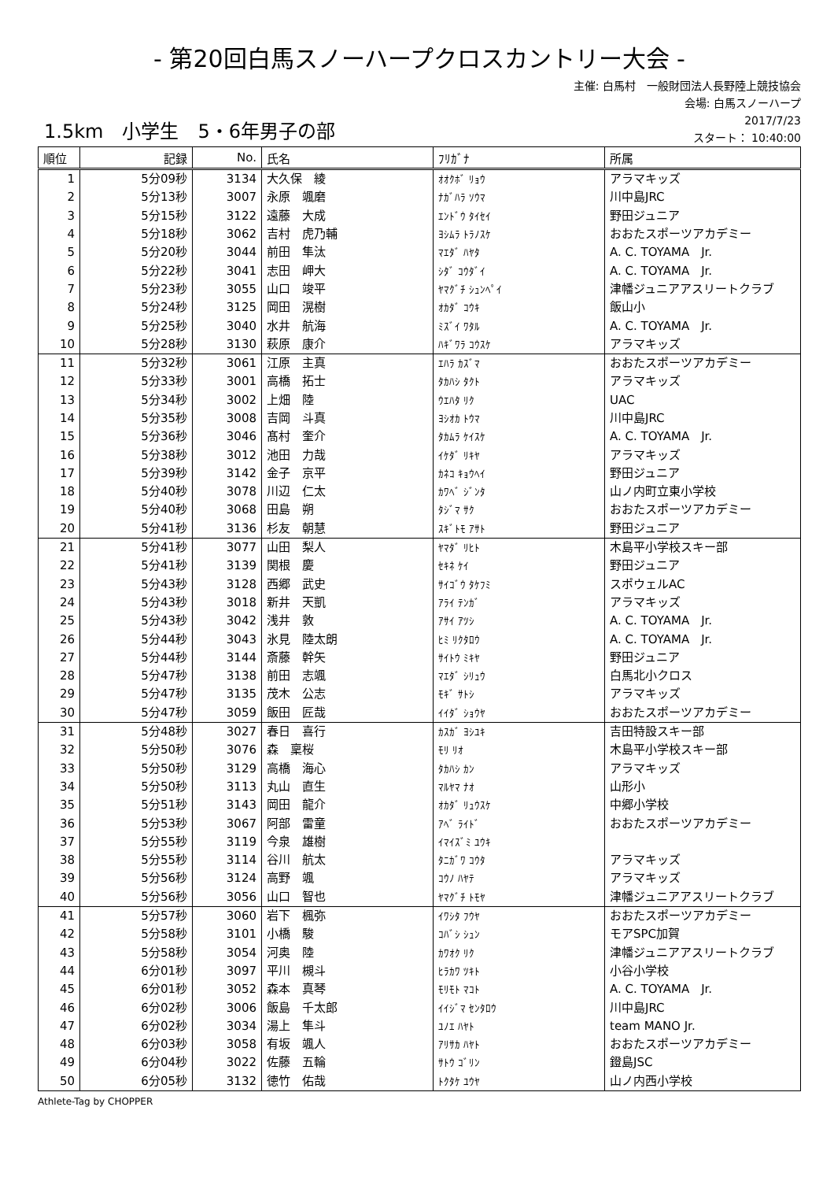- 第20回白馬スノーハープクロスカントリー大会 -
主催: 白馬村　一般財団法人長野陸上競技協会
会場: 白馬スノーハープ
1.5km　小学生　5・6年男子の部
2017/7/23
スタート： 10:40:00
| 順位 | 記録 | No. | 氏名 | ﾌﾘｶﾞﾅ | 所属 |
| --- | --- | --- | --- | --- | --- |
| 1 | 5分09秒 | 3134 | 大久保 綾 | ｵｵｸﾎﾞ ﾘｮｳ | アラマキッズ |
| 2 | 5分13秒 | 3007 | 永原 颯磨 | ﾅｶﾞﾊﾗ ｿｳﾏ | 川中島JRC |
| 3 | 5分15秒 | 3122 | 遠藤 大成 | ｴﾝﾄﾞｳ ﾀｲｾｲ | 野田ジュニア |
| 4 | 5分18秒 | 3062 | 吉村 虎乃輔 | ﾖｼﾑﾗ ﾄﾗﾉｽｹ | おおたスポーツアカデミー |
| 5 | 5分20秒 | 3044 | 前田 隼汰 | ﾏｴﾀﾞ ﾊﾔﾀ | A. C. TOYAMA Jr. |
| 6 | 5分22秒 | 3041 | 志田 岬大 | ｼﾀﾞ ｺｳﾀﾞｲ | A. C. TOYAMA Jr. |
| 7 | 5分23秒 | 3055 | 山口 竣平 | ﾔﾏｸﾞﾁ ｼｭﾝﾍﾟｲ | 津幡ジュニアアスリートクラブ |
| 8 | 5分24秒 | 3125 | 岡田 滉樹 | ｵｶﾀﾞ ｺｳｷ | 飯山小 |
| 9 | 5分25秒 | 3040 | 水井 航海 | ﾐｽﾞｲ ﾜﾀﾙ | A. C. TOYAMA Jr. |
| 10 | 5分28秒 | 3130 | 萩原 康介 | ﾊｷﾞﾜﾗ ｺｳｽｹ | アラマキッズ |
| 11 | 5分32秒 | 3061 | 江原 主真 | ｴﾊﾗ ｶｽﾞﾏ | おおたスポーツアカデミー |
| 12 | 5分33秒 | 3001 | 高橋 拓士 | ﾀｶﾊｼ ﾀｸﾄ | アラマキッズ |
| 13 | 5分34秒 | 3002 | 上畑 陸 | ｳｴﾊﾀ ﾘｸ | UAC |
| 14 | 5分35秒 | 3008 | 吉岡 斗真 | ﾖｼｵｶ ﾄｳﾏ | 川中島JRC |
| 15 | 5分36秒 | 3046 | 髙村 奎介 | ﾀｶﾑﾗ ｹｲｽｹ | A. C. TOYAMA Jr. |
| 16 | 5分38秒 | 3012 | 池田 力哉 | ｲｹﾀﾞ ﾘｷﾔ | アラマキッズ |
| 17 | 5分39秒 | 3142 | 金子 京平 | ｶﾈｺ ｷｮｳﾍｲ | 野田ジュニア |
| 18 | 5分40秒 | 3078 | 川辺 仁太 | ｶﾜﾍﾞ ｼﾞﾝﾀ | 山ノ内町立東小学校 |
| 19 | 5分40秒 | 3068 | 田島 朔 | ﾀｼﾞﾏ ｻｸ | おおたスポーツアカデミー |
| 20 | 5分41秒 | 3136 | 杉友 朝慧 | ｽｷﾞﾄﾓ ｱｻﾄ | 野田ジュニア |
| 21 | 5分41秒 | 3077 | 山田 梨人 | ﾔﾏﾀﾞ ﾘﾋﾄ | 木島平小学校スキー部 |
| 22 | 5分41秒 | 3139 | 関根 慶 | ｾｷﾈ ｹｲ | 野田ジュニア |
| 23 | 5分43秒 | 3128 | 西郷 武史 | ｻｲｺﾞｳ ﾀｹﾌﾐ | スポウェルAC |
| 24 | 5分43秒 | 3018 | 新井 天凱 | ｱﾗｲ ﾃﾝｶﾞ | アラマキッズ |
| 25 | 5分43秒 | 3042 | 浅井 敦 | ｱｻｲ ｱﾂｼ | A. C. TOYAMA Jr. |
| 26 | 5分44秒 | 3043 | 氷見 陸太朗 | ﾋﾐ ﾘｸﾀﾛｳ | A. C. TOYAMA Jr. |
| 27 | 5分44秒 | 3144 | 斎藤 幹矢 | ｻｲﾄｳ ﾐｷﾔ | 野田ジュニア |
| 28 | 5分47秒 | 3138 | 前田 志颯 | ﾏｴﾀﾞ ｼﾘｭｳ | 白馬北小クロス |
| 29 | 5分47秒 | 3135 | 茂木 公志 | ﾓｷﾞ ｻﾄｼ | アラマキッズ |
| 30 | 5分47秒 | 3059 | 飯田 匠哉 | ｲｲﾀﾞ ｼｮｳﾔ | おおたスポーツアカデミー |
| 31 | 5分48秒 | 3027 | 春日 喜行 | ｶｽｶﾞ ﾖｼﾕｷ | 吉田特設スキー部 |
| 32 | 5分50秒 | 3076 | 森 稟桜 | ﾓﾘ ﾘｵ | 木島平小学校スキー部 |
| 33 | 5分50秒 | 3129 | 高橋 海心 | ﾀｶﾊｼ ｶﾝ | アラマキッズ |
| 34 | 5分50秒 | 3113 | 丸山 直生 | ﾏﾙﾔﾏ ﾅｵ | 山形小 |
| 35 | 5分51秒 | 3143 | 岡田 龍介 | ｵｶﾀﾞ ﾘｭｳｽｹ | 中郷小学校 |
| 36 | 5分53秒 | 3067 | 阿部 雷童 | ｱﾍﾞ ﾗｲﾄﾞ | おおたスポーツアカデミー |
| 37 | 5分55秒 | 3119 | 今泉 雄樹 | ｲﾏｲｽﾞﾐ ﾕｳｷ | |
| 38 | 5分55秒 | 3114 | 谷川 航太 | ﾀﾆｶﾞﾜ ｺｳﾀ | アラマキッズ |
| 39 | 5分56秒 | 3124 | 高野 颯 | ｺｳﾉ ﾊﾔﾃ | アラマキッズ |
| 40 | 5分56秒 | 3056 | 山口 智也 | ﾔﾏｸﾞﾁ ﾄﾓﾔ | 津幡ジュニアアスリートクラブ |
| 41 | 5分57秒 | 3060 | 岩下 楓弥 | ｲﾜｼﾀ ﾌｳﾔ | おおたスポーツアカデミー |
| 42 | 5分58秒 | 3101 | 小橋 駿 | ｺﾊﾞｼ ｼｭﾝ | モアSPC加賀 |
| 43 | 5分58秒 | 3054 | 河奥 陸 | ｶﾜｵｸ ﾘｸ | 津幡ジュニアアスリートクラブ |
| 44 | 6分01秒 | 3097 | 平川 槻斗 | ﾋﾗｶﾜ ﾂｷﾄ | 小谷小学校 |
| 45 | 6分01秒 | 3052 | 森本 真琴 | ﾓﾘﾓﾄ ﾏｺﾄ | A. C. TOYAMA Jr. |
| 46 | 6分02秒 | 3006 | 飯島 千太郎 | ｲｲｼﾞﾏ ｾﾝﾀﾛｳ | 川中島JRC |
| 47 | 6分02秒 | 3034 | 湯上 隼斗 | ﾕﾉｴ ﾊﾔﾄ | team MANO Jr. |
| 48 | 6分03秒 | 3058 | 有坂 颯人 | ｱﾘｻｶ ﾊﾔﾄ | おおたスポーツアカデミー |
| 49 | 6分04秒 | 3022 | 佐藤 五輪 | ｻﾄｳ ｺﾞﾘﾝ | 鐙島JSC |
| 50 | 6分05秒 | 3132 | 徳竹 佑哉 | ﾄｸﾀｹ ﾕｳﾔ | 山ノ内西小学校 |
Athlete-Tag by CHOPPER